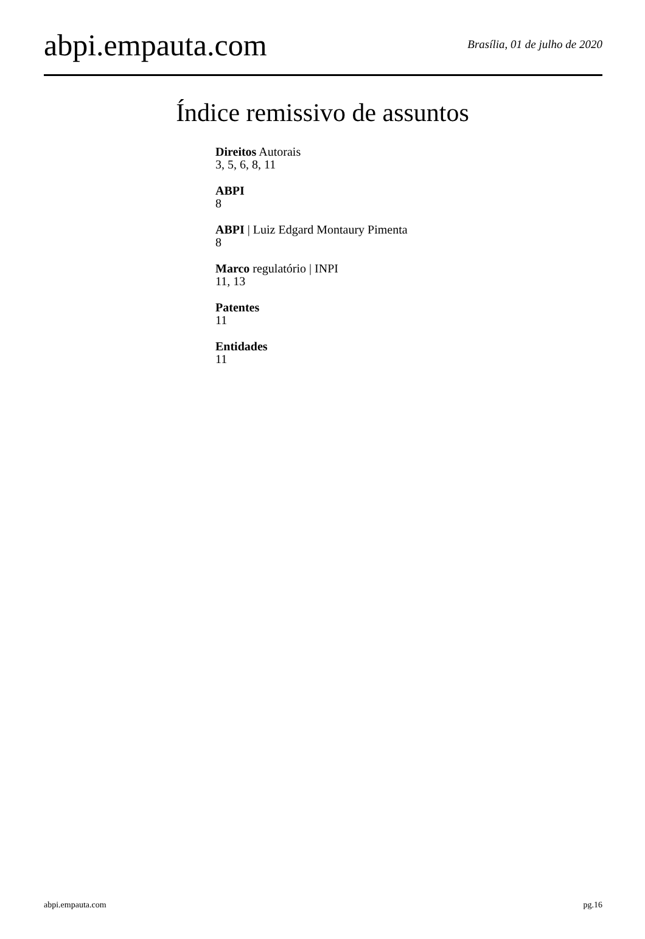abpi.empauta.com
Brasília, 01 de julho de 2020
Índice remissivo de assuntos
Direitos Autorais
3, 5, 6, 8, 11
ABPI
8
ABPI | Luiz Edgard Montaury Pimenta
8
Marco regulatório | INPI
11, 13
Patentes
11
Entidades
11
abpi.empauta.com pg.16